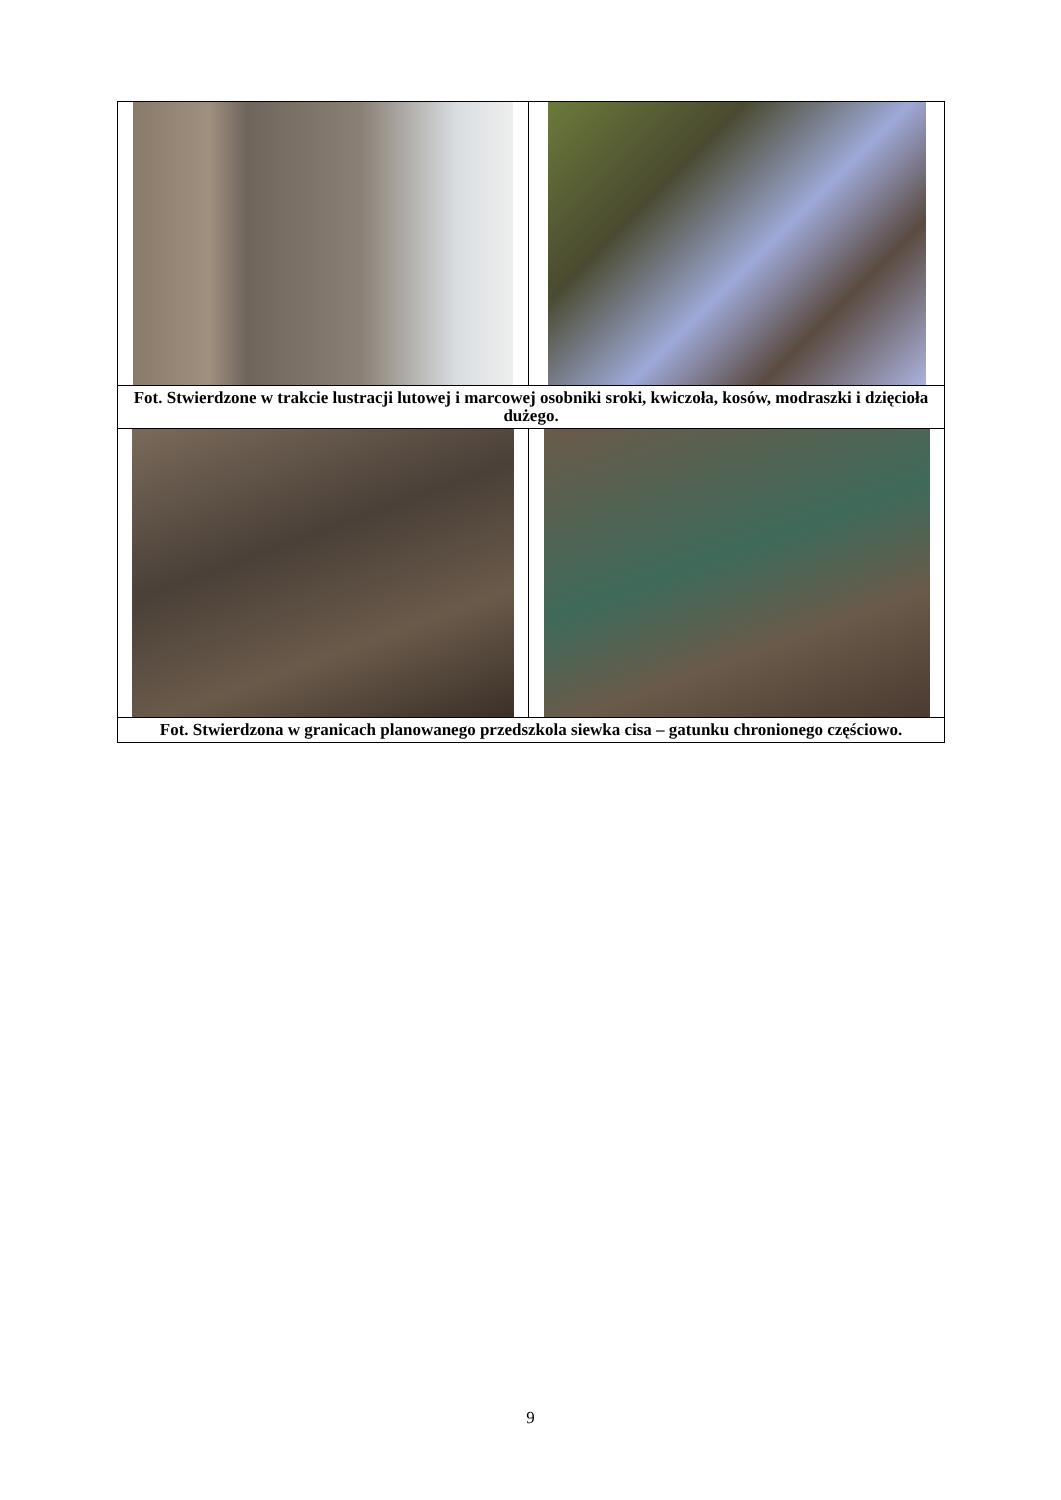| Fot. Stwierdzone w trakcie lustracji lutowej i marcowej osobniki sroki, kwiczoła, kosów, modraszki i dzięcioła dużego. | |
| Fot. Stwierdzona w granicach planowanego przedszkola siewka cisa – gatunku chronionego częściowo. | |
9